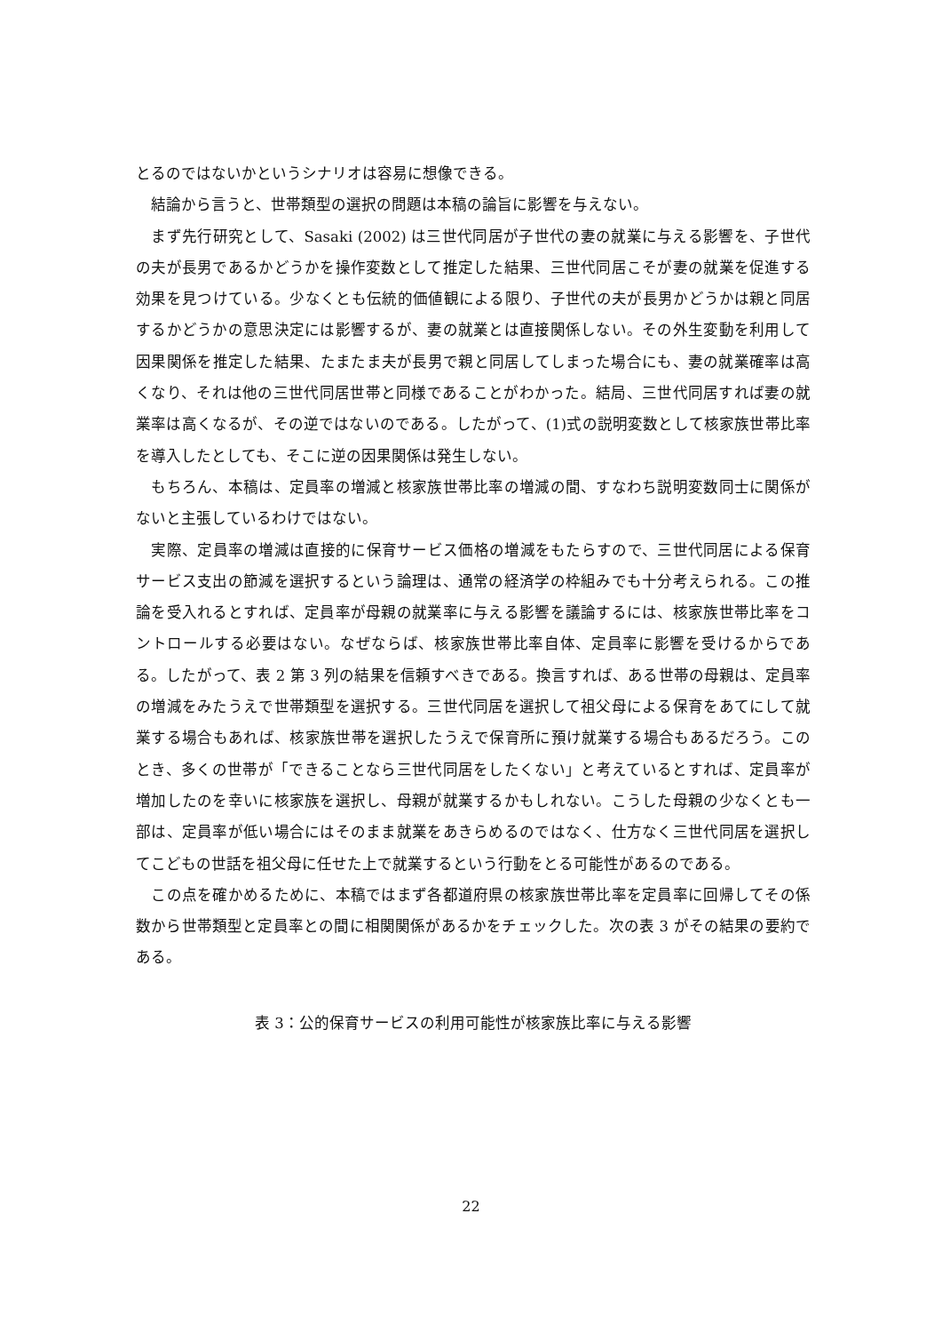とるのではないかというシナリオは容易に想像できる。
　結論から言うと、世帯類型の選択の問題は本稿の論旨に影響を与えない。
　まず先行研究として、Sasaki (2002) は三世代同居が子世代の妻の就業に与える影響を、子世代の夫が長男であるかどうかを操作変数として推定した結果、三世代同居こそが妻の就業を促進する効果を見つけている。少なくとも伝統的価値観による限り、子世代の夫が長男かどうかは親と同居するかどうかの意思決定には影響するが、妻の就業とは直接関係しない。その外生変動を利用して因果関係を推定した結果、たまたま夫が長男で親と同居してしまった場合にも、妻の就業確率は高くなり、それは他の三世代同居世帯と同様であることがわかった。結局、三世代同居すれば妻の就業率は高くなるが、その逆ではないのである。したがって、(1)式の説明変数として核家族世帯比率を導入したとしても、そこに逆の因果関係は発生しない。
　もちろん、本稿は、定員率の増減と核家族世帯比率の増減の間、すなわち説明変数同士に関係がないと主張しているわけではない。
　実際、定員率の増減は直接的に保育サービス価格の増減をもたらすので、三世代同居による保育サービス支出の節減を選択するという論理は、通常の経済学の枠組みでも十分考えられる。この推論を受入れるとすれば、定員率が母親の就業率に与える影響を議論するには、核家族世帯比率をコントロールする必要はない。なぜならば、核家族世帯比率自体、定員率に影響を受けるからである。したがって、表 2 第 3 列の結果を信頼すべきである。換言すれば、ある世帯の母親は、定員率の増減をみたうえで世帯類型を選択する。三世代同居を選択して祖父母による保育をあてにして就業する場合もあれば、核家族世帯を選択したうえで保育所に預け就業する場合もあるだろう。このとき、多くの世帯が「できることなら三世代同居をしたくない」と考えているとすれば、定員率が増加したのを幸いに核家族を選択し、母親が就業するかもしれない。こうした母親の少なくとも一部は、定員率が低い場合にはそのまま就業をあきらめるのではなく、仕方なく三世代同居を選択してこどもの世話を祖父母に任せた上で就業するという行動をとる可能性があるのである。
　この点を確かめるために、本稿ではまず各都道府県の核家族世帯比率を定員率に回帰してその係数から世帯類型と定員率との間に相関関係があるかをチェックした。次の表 3 がその結果の要約である。
表 3：公的保育サービスの利用可能性が核家族比率に与える影響
22